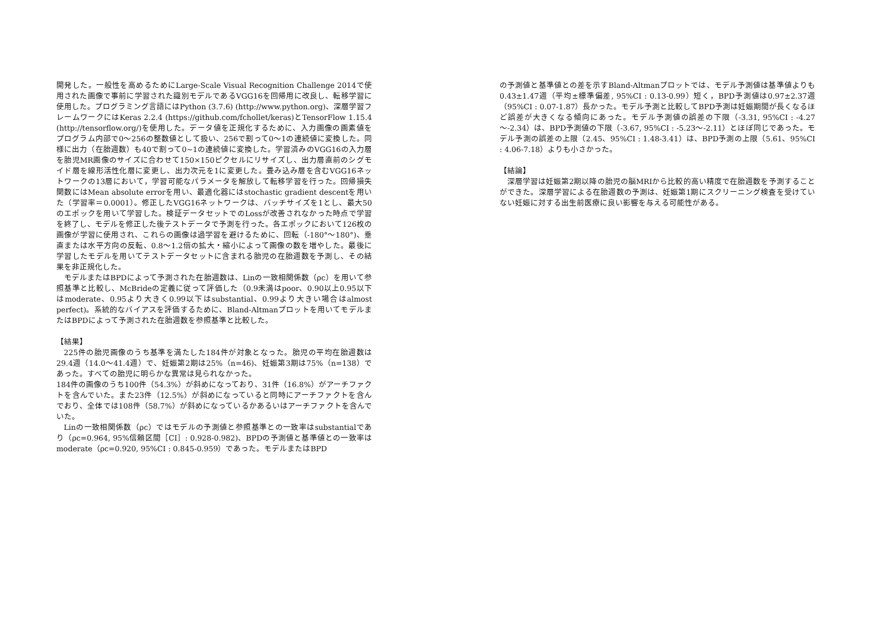開発した。一般性を高めるためにLarge-Scale Visual Recognition Challenge 2014で使用された画像で事前に学習された識別モデルであるVGG16を回帰用に改良し、転移学習に使用した。プログラミング言語にはPython (3.7.6) (http://www.python.org)、深層学習フレームワークにはKeras 2.2.4 (https://github.com/fchollet/keras)とTensorFlow 1.15.4 (http://tensorflow.org/)を使用した。データ値を正規化するために、入力画像の画素値をプログラム内部で0～256の整数値として扱い、256で割って0～1の連続値に変換した。同様に出力（在胎週数）も40で割って0~1の連続値に変換した。学習済みのVGG16の入力層を胎児MR画像のサイズに合わせて150×150ピクセルにリサイズし、出力層直前のシグモイド層を線形活性化層に変更し、出力次元を1に変更した。畳み込み層を含むVGG16ネットワークの13層において，学習可能なパラメータを解放して転移学習を行った。回帰損失関数にはMean absolute errorを用い、最適化器にはstochastic gradient descentを用いた（学習率＝0.0001）。修正したVGG16ネットワークは、バッチサイズを1とし、最大50のエポックを用いて学習した。検証データセットでのLossが改善されなかった時点で学習を終了し、モデルを修正した後テストデータで予測を行った。各エポックにおいて126枚の画像が学習に使用され、これらの画像は過学習を避けるために、回転（-180°～180°)、垂直または水平方向の反転、0.8～1.2倍の拡大・縮小によって画像の数を増やした。最後に学習したモデルを用いてテストデータセットに含まれる胎児の在胎週数を予測し、その結果を非正規化した。
モデルまたはBPDによって予測された在胎週数は、Linの一致相関係数（ρc）を用いて参照基準と比較し、McBrideの定義に従って評価した（0.9未満はpoor、0.90以上0.95以下はmoderate、0.95より大きく0.99以下はsubstantial、0.99より大きい場合はalmost perfect)。系統的なバイアスを評価するために、Bland-Altmanプロットを用いてモデルまたはBPDによって予測された在胎週数を参照基準と比較した。
【結果】
225件の胎児画像のうち基準を満たした184件が対象となった。胎児の平均在胎週数は29.4週（14.0～41.4週）で、妊娠第2期は25%（n=46)、妊娠第3期は75%（n=138）であった。すべての胎児に明らかな異常は見られなかった。
184件の画像のうち100件（54.3%）が斜めになっており、31件（16.8%）がアーチファクトを含んでいた。また23件（12.5%）が斜めになっていると同時にアーチファクトを含んでおり、全体では108件（58.7%）が斜めになっているかあるいはアーチファクトを含んでいた。
Linの一致相関係数（ρc）ではモデルの予測値と参照基準との一致率はsubstantialであり（ρc=0.964, 95%信頼区間［CI］: 0.928-0.982)、BPDの予測値と基準値との一致率はmoderate（ρc=0.920, 95%CI : 0.845-0.959）であった。モデルまたはBPD
の予測値と基準値との差を示すBland-Altmanプロットでは、モデル予測値は基準値よりも0.43±1.47週（平均±標準偏差, 95%CI : 0.13-0.99）短く，BPD予測値は0.97±2.37週（95%CI : 0.07-1.87）長かった。モデル予測と比較してBPD予測は妊娠期間が長くなるほど誤差が大きくなる傾向にあった。モデル予測値の誤差の下限（-3.31, 95%CI : -4.27～-2.34）は、BPD予測値の下限（-3.67, 95%CI : -5.23～-2.11）とほぼ同じであった。モデル予測の誤差の上限（2.45、95%CI : 1.48-3.41）は、BPD予測の上限（5.61、95%CI : 4.06-7.18）よりも小さかった。
【結論】
深層学習は妊娠第2期以降の胎児の脳MRIから比較的高い精度で在胎週数を予測することができた。深層学習による在胎週数の予測は、妊娠第1期にスクリーニング検査を受けていない妊娠に対する出生前医療に良い影響を与える可能性がある。